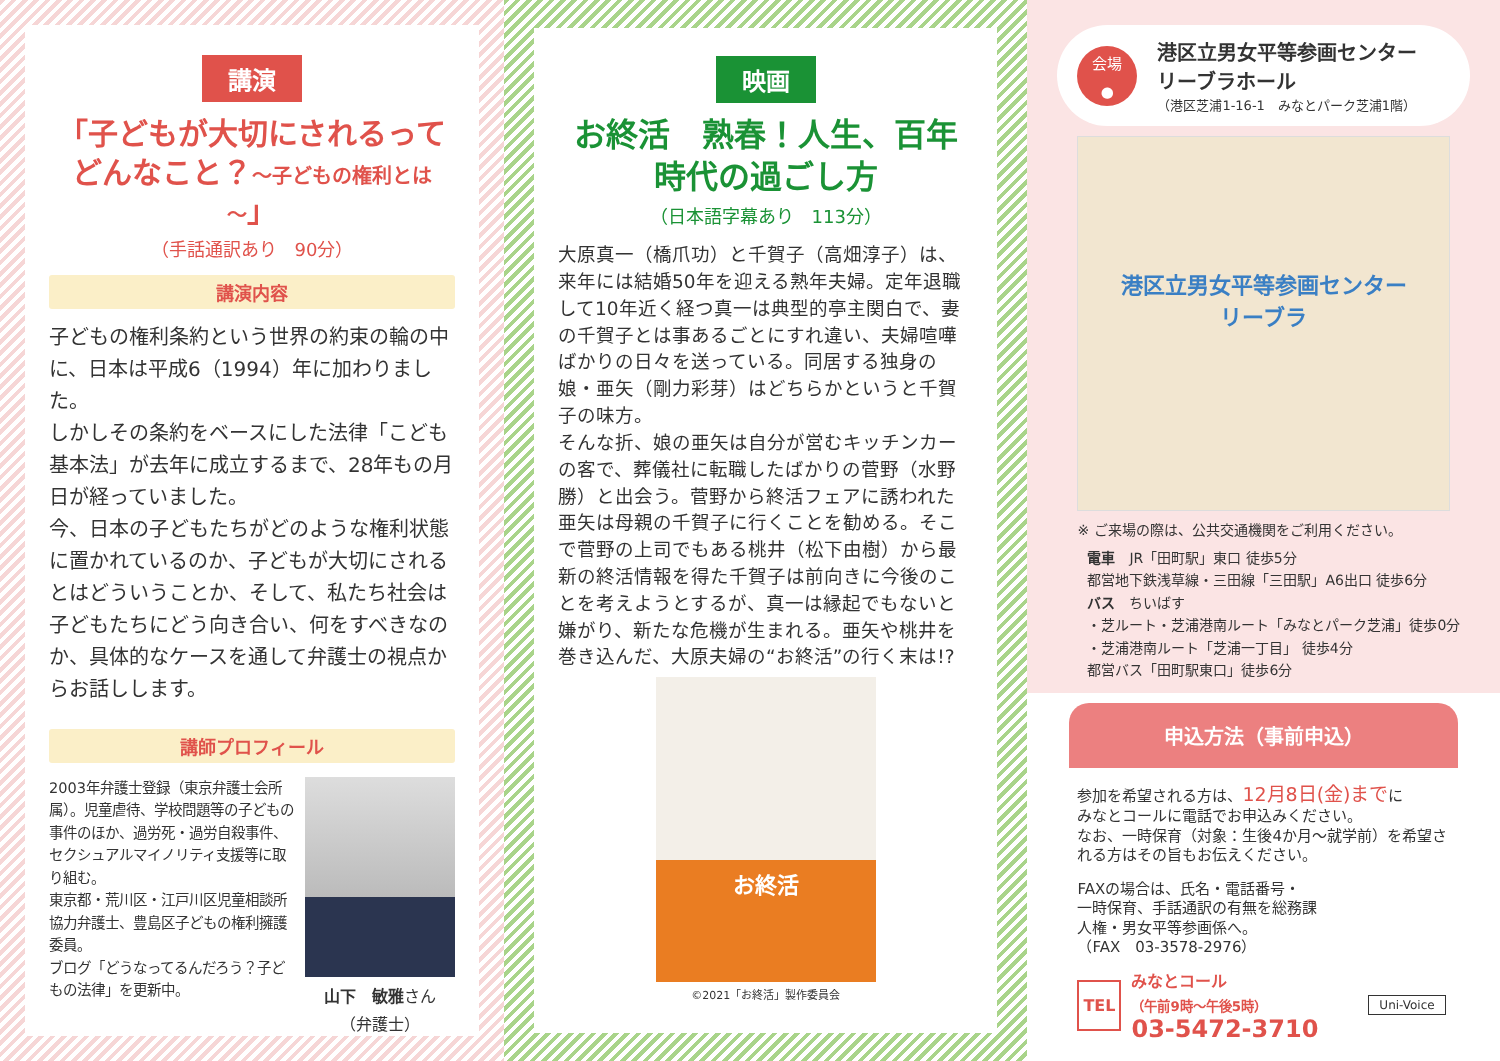講演
「子どもが大切にされるって
どんなこと？～子どもの権利とは～」
（手話通訳あり　90分）
講演内容
子どもの権利条約という世界の約束の輪の中に、日本は平成6（1994）年に加わりました。
しかしその条約をベースにした法律「こども基本法」が去年に成立するまで、28年もの月日が経っていました。
今、日本の子どもたちがどのような権利状態に置かれているのか、子どもが大切にされるとはどういうことか、そして、私たち社会は子どもたちにどう向き合い、何をすべきなのか、具体的なケースを通して弁護士の視点からお話しします。
講師プロフィール
2003年弁護士登録（東京弁護士会所属）。児童虐待、学校問題等の子どもの事件のほか、過労死・過労自殺事件、セクシュアルマイノリティ支援等に取り組む。
東京都・荒川区・江戸川区児童相談所協力弁護士、豊島区子どもの権利擁護委員。
ブログ「どうなってるんだろう？子どもの法律」を更新中。
山下　敏雅さん
（弁護士）
映画
お終活　熟春！人生、百年時代の過ごし方
（日本語字幕あり　113分）
大原真一（橋爪功）と千賀子（高畑淳子）は、来年には結婚50年を迎える熟年夫婦。定年退職して10年近く経つ真一は典型的亭主関白で、妻の千賀子とは事あるごとにすれ違い、夫婦喧嘩ばかりの日々を送っている。同居する独身の娘・亜矢（剛力彩芽）はどちらかというと千賀子の味方。
そんな折、娘の亜矢は自分が営むキッチンカーの客で、葬儀社に転職したばかりの菅野（水野勝）と出会う。菅野から終活フェアに誘われた亜矢は母親の千賀子に行くことを勧める。そこで菅野の上司でもある桃井（松下由樹）から最新の終活情報を得た千賀子は前向きに今後のことを考えようとするが、真一は縁起でもないと嫌がり、新たな危機が生まれる。亜矢や桃井を巻き込んだ、大原夫婦の“お終活”の行く末は!?
お終活
©2021「お終活」製作委員会
会場
●
港区立男女平等参画センター
リーブラホール
（港区芝浦1-16-1　みなとパーク芝浦1階）
港区立男女平等参画センター
リーブラ
※ ご来場の際は、公共交通機関をご利用ください。
電車　JR「田町駅」東口 徒歩5分
都営地下鉄浅草線・三田線「三田駅」A6出口 徒歩6分
バス　ちいばす
・芝ルート・芝浦港南ルート「みなとパーク芝浦」徒歩0分
・芝浦港南ルート「芝浦一丁目」 徒歩4分
都営バス「田町駅東口」徒歩6分
申込方法（事前申込）
参加を希望される方は、12月8日(金)までに
みなとコールに電話でお申込みください。
なお、一時保育（対象：生後4か月～就学前）を希望される方はその旨もお伝えください。
FAXの場合は、氏名・電話番号・
一時保育、手話通訳の有無を総務課
人権・男女平等参画係へ。
（FAX　03-3578-2976）
TEL
みなとコール
（午前9時～午後5時）
03-5472-3710
Uni-Voice